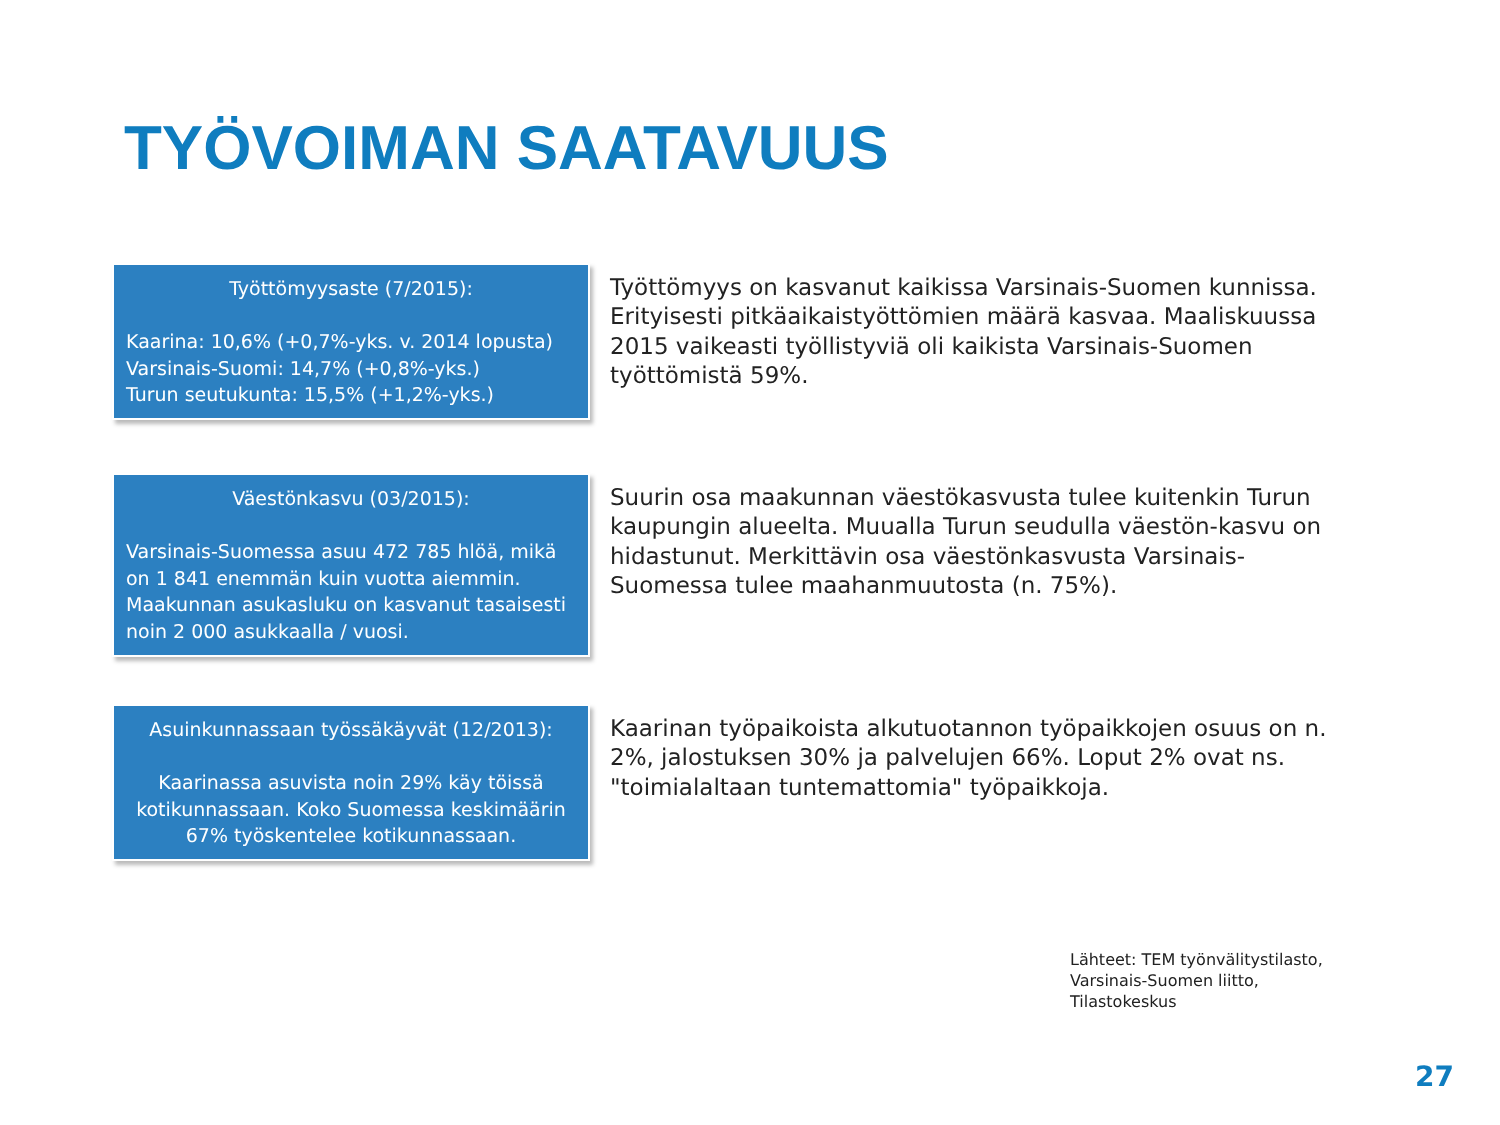TYÖVOIMAN SAATAVUUS
Työttömyysaste (7/2015):
Kaarina: 10,6% (+0,7%-yks. v. 2014 lopusta)
Varsinais-Suomi: 14,7% (+0,8%-yks.)
Turun seutukunta: 15,5% (+1,2%-yks.)
Työttömyys on kasvanut kaikissa Varsinais-Suomen kunnissa. Erityisesti pitkäaikaistyöttömien määrä kasvaa. Maaliskuussa 2015 vaikeasti työllistyviä oli kaikista Varsinais-Suomen työttömistä 59%.
Väestönkasvu (03/2015):
Varsinais-Suomessa asuu 472 785 hlöä, mikä on 1 841 enemmän kuin vuotta aiemmin. Maakunnan asukasluku on kasvanut tasaisesti noin 2 000 asukkaalla / vuosi.
Suurin osa maakunnan väestökasvusta tulee kuitenkin Turun kaupungin alueelta. Muualla Turun seudulla väestön-kasvu on hidastunut. Merkittävin osa väestönkasvusta Varsinais-Suomessa tulee maahanmuutosta (n. 75%).
Asuinkunnassaan työssäkäyvät (12/2013):
Kaarinassa asuvista noin 29% käy töissä kotikunnassaan. Koko Suomessa keskimäärin 67% työskentelee kotikunnassaan.
Kaarinan työpaikoista alkutuotannon työpaikkojen osuus on n. 2%, jalostuksen 30% ja palvelujen 66%. Loput 2% ovat ns. "toimialaltaan tuntemattomia" työpaikkoja.
Lähteet: TEM työnvälitystilasto,
Varsinais-Suomen liitto,
Tilastokeskus
27